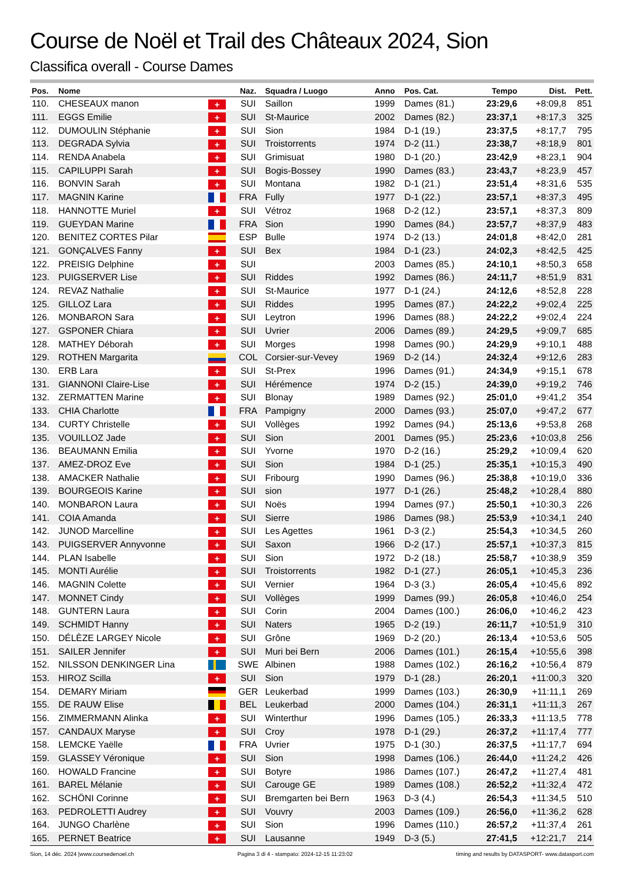Course de Noël et Trail des Châteaux 2024, Sion
Classifica overall - Course Dames
| Pos. | Nome | | Naz. | Squadra / Luogo | Anno | Pos. Cat. | Tempo | Dist. | Pett. |
| --- | --- | --- | --- | --- | --- | --- | --- | --- | --- |
| 110. | CHESEAUX manon | + | SUI | Saillon | 1999 | Dames (81.) | 23:29,6 | +8:09,8 | 851 |
| 111. | EGGS Emilie | + | SUI | St-Maurice | 2002 | Dames (82.) | 23:37,1 | +8:17,3 | 325 |
| 112. | DUMOULIN Stéphanie | + | SUI | Sion | 1984 | D-1 (19.) | 23:37,5 | +8:17,7 | 795 |
| 113. | DEGRADA Sylvia | + | SUI | Troistorrents | 1974 | D-2 (11.) | 23:38,7 | +8:18,9 | 801 |
| 114. | RENDA Anabela | + | SUI | Grimisuat | 1980 | D-1 (20.) | 23:42,9 | +8:23,1 | 904 |
| 115. | CAPILUPPI Sarah | + | SUI | Bogis-Bossey | 1990 | Dames (83.) | 23:43,7 | +8:23,9 | 457 |
| 116. | BONVIN Sarah | + | SUI | Montana | 1982 | D-1 (21.) | 23:51,4 | +8:31,6 | 535 |
| 117. | MAGNIN Karine | | FRA | Fully | 1977 | D-1 (22.) | 23:57,1 | +8:37,3 | 495 |
| 118. | HANNOTTE Muriel | + | SUI | Vétroz | 1968 | D-2 (12.) | 23:57,1 | +8:37,3 | 809 |
| 119. | GUEYDAN Marine | | FRA | Sion | 1990 | Dames (84.) | 23:57,7 | +8:37,9 | 483 |
| 120. | BENITEZ CORTES Pilar | | ESP | Bulle | 1974 | D-2 (13.) | 24:01,8 | +8:42,0 | 281 |
| 121. | GONÇALVES Fanny | + | SUI | Bex | 1984 | D-1 (23.) | 24:02,3 | +8:42,5 | 425 |
| 122. | PREISIG Delphine | + | SUI | | 2003 | Dames (85.) | 24:10,1 | +8:50,3 | 658 |
| 123. | PUIGSERVER Lise | + | SUI | Riddes | 1992 | Dames (86.) | 24:11,7 | +8:51,9 | 831 |
| 124. | REVAZ Nathalie | + | SUI | St-Maurice | 1977 | D-1 (24.) | 24:12,6 | +8:52,8 | 228 |
| 125. | GILLOZ Lara | + | SUI | Riddes | 1995 | Dames (87.) | 24:22,2 | +9:02,4 | 225 |
| 126. | MONBARON Sara | + | SUI | Leytron | 1996 | Dames (88.) | 24:22,2 | +9:02,4 | 224 |
| 127. | GSPONER Chiara | + | SUI | Uvrier | 2006 | Dames (89.) | 24:29,5 | +9:09,7 | 685 |
| 128. | MATHEY Déborah | + | SUI | Morges | 1998 | Dames (90.) | 24:29,9 | +9:10,1 | 488 |
| 129. | ROTHEN Margarita | | COL | Corsier-sur-Vevey | 1969 | D-2 (14.) | 24:32,4 | +9:12,6 | 283 |
| 130. | ERB Lara | + | SUI | St-Prex | 1996 | Dames (91.) | 24:34,9 | +9:15,1 | 678 |
| 131. | GIANNONI Claire-Lise | + | SUI | Hérémence | 1974 | D-2 (15.) | 24:39,0 | +9:19,2 | 746 |
| 132. | ZERMATTEN Marine | + | SUI | Blonay | 1989 | Dames (92.) | 25:01,0 | +9:41,2 | 354 |
| 133. | CHIA Charlotte | | FRA | Pampigny | 2000 | Dames (93.) | 25:07,0 | +9:47,2 | 677 |
| 134. | CURTY Christelle | + | SUI | Vollèges | 1992 | Dames (94.) | 25:13,6 | +9:53,8 | 268 |
| 135. | VOUILLOZ Jade | + | SUI | Sion | 2001 | Dames (95.) | 25:23,6 | +10:03,8 | 256 |
| 136. | BEAUMANN Emilia | + | SUI | Yvorne | 1970 | D-2 (16.) | 25:29,2 | +10:09,4 | 620 |
| 137. | AMEZ-DROZ Eve | + | SUI | Sion | 1984 | D-1 (25.) | 25:35,1 | +10:15,3 | 490 |
| 138. | AMACKER Nathalie | + | SUI | Fribourg | 1990 | Dames (96.) | 25:38,8 | +10:19,0 | 336 |
| 139. | BOURGEOIS Karine | + | SUI | sion | 1977 | D-1 (26.) | 25:48,2 | +10:28,4 | 880 |
| 140. | MONBARON Laura | + | SUI | Noës | 1994 | Dames (97.) | 25:50,1 | +10:30,3 | 226 |
| 141. | COIA Amanda | + | SUI | Sierre | 1986 | Dames (98.) | 25:53,9 | +10:34,1 | 240 |
| 142. | JUNOD Marcelline | + | SUI | Les Agettes | 1961 | D-3 (2.) | 25:54,3 | +10:34,5 | 260 |
| 143. | PUIGSERVER Annyvonne | + | SUI | Saxon | 1966 | D-2 (17.) | 25:57,1 | +10:37,3 | 815 |
| 144. | PLAN Isabelle | + | SUI | Sion | 1972 | D-2 (18.) | 25:58,7 | +10:38,9 | 359 |
| 145. | MONTI Aurélie | + | SUI | Troistorrents | 1982 | D-1 (27.) | 26:05,1 | +10:45,3 | 236 |
| 146. | MAGNIN Colette | + | SUI | Vernier | 1964 | D-3 (3.) | 26:05,4 | +10:45,6 | 892 |
| 147. | MONNET Cindy | + | SUI | Vollèges | 1999 | Dames (99.) | 26:05,8 | +10:46,0 | 254 |
| 148. | GUNTERN Laura | + | SUI | Corin | 2004 | Dames (100.) | 26:06,0 | +10:46,2 | 423 |
| 149. | SCHMIDT Hanny | + | SUI | Naters | 1965 | D-2 (19.) | 26:11,7 | +10:51,9 | 310 |
| 150. | DÉLÈZE LARGEY Nicole | + | SUI | Grône | 1969 | D-2 (20.) | 26:13,4 | +10:53,6 | 505 |
| 151. | SAILER Jennifer | + | SUI | Muri bei Bern | 2006 | Dames (101.) | 26:15,4 | +10:55,6 | 398 |
| 152. | NILSSON DENKINGER Lina | | SWE | Albinen | 1988 | Dames (102.) | 26:16,2 | +10:56,4 | 879 |
| 153. | HIROZ Scilla | + | SUI | Sion | 1979 | D-1 (28.) | 26:20,1 | +11:00,3 | 320 |
| 154. | DEMARY Miriam | | GER | Leukerbad | 1999 | Dames (103.) | 26:30,9 | +11:11,1 | 269 |
| 155. | DE RAUW Elise | | BEL | Leukerbad | 2000 | Dames (104.) | 26:31,1 | +11:11,3 | 267 |
| 156. | ZIMMERMANN Alinka | + | SUI | Winterthur | 1996 | Dames (105.) | 26:33,3 | +11:13,5 | 778 |
| 157. | CANDAUX Maryse | + | SUI | Croy | 1978 | D-1 (29.) | 26:37,2 | +11:17,4 | 777 |
| 158. | LEMCKE Yaëlle | | FRA | Uvrier | 1975 | D-1 (30.) | 26:37,5 | +11:17,7 | 694 |
| 159. | GLASSEY Véronique | + | SUI | Sion | 1998 | Dames (106.) | 26:44,0 | +11:24,2 | 426 |
| 160. | HOWALD Francine | + | SUI | Botyre | 1986 | Dames (107.) | 26:47,2 | +11:27,4 | 481 |
| 161. | BAREL Mélanie | + | SUI | Carouge GE | 1989 | Dames (108.) | 26:52,2 | +11:32,4 | 472 |
| 162. | SCHÖNI Corinne | + | SUI | Bremgarten bei Bern | 1963 | D-3 (4.) | 26:54,3 | +11:34,5 | 510 |
| 163. | PEDROLETTI Audrey | + | SUI | Vouvry | 2003 | Dames (109.) | 26:56,0 | +11:36,2 | 628 |
| 164. | JUNGO Charlène | + | SUI | Sion | 1996 | Dames (110.) | 26:57,2 | +11:37,4 | 261 |
| 165. | PERNET Beatrice | + | SUI | Lausanne | 1949 | D-3 (5.) | 27:41,5 | +12:21,7 | 214 |
Sion, 14 déc. 2024 |www.coursedenoel.ch Pagina 3 di 4 - stampato: 2024-12-15 11:23:02 timing and results by DATASPORT- www.datasport.com